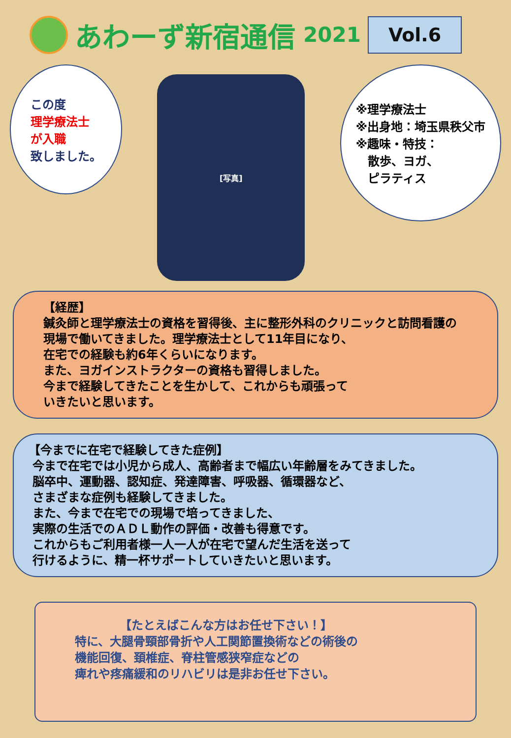あわーず新宿通信 2021 Vol.6
この度
理学療法士
が入職
致しました。
[写真]
※理学療法士
※出身地：埼玉県秩父市
※趣味・特技：
　散歩、ヨガ、
　ピラティス
【経歴】
鍼灸師と理学療法士の資格を習得後、主に整形外科のクリニックと訪問看護の現場で働いてきました。理学療法士として11年目になり、
在宅での経験も約6年くらいになります。
また、ヨガインストラクターの資格も習得しました。
今まで経験してきたことを生かして、これからも頑張って
いきたいと思います。
【今までに在宅で経験してきた症例】
今まで在宅では小児から成人、高齢者まで幅広い年齢層をみてきました。
脳卒中、運動器、認知症、発達障害、呼吸器、循環器など、
さまざまな症例も経験してきました。
また、今まで在宅での現場で培ってきました、
実際の生活でのＡＤＬ動作の評価・改善も得意です。
これからもご利用者様一人一人が在宅で望んだ生活を送って
行けるように、精一杯サポートしていきたいと思います。
【たとえばこんな方はお任せ下さい！】
特に、大腿骨頸部骨折や人工関節置換術などの術後の
機能回復、頚椎症、脊柱管感狭窄症などの
痺れや疼痛緩和のリハビリは是非お任せ下さい。